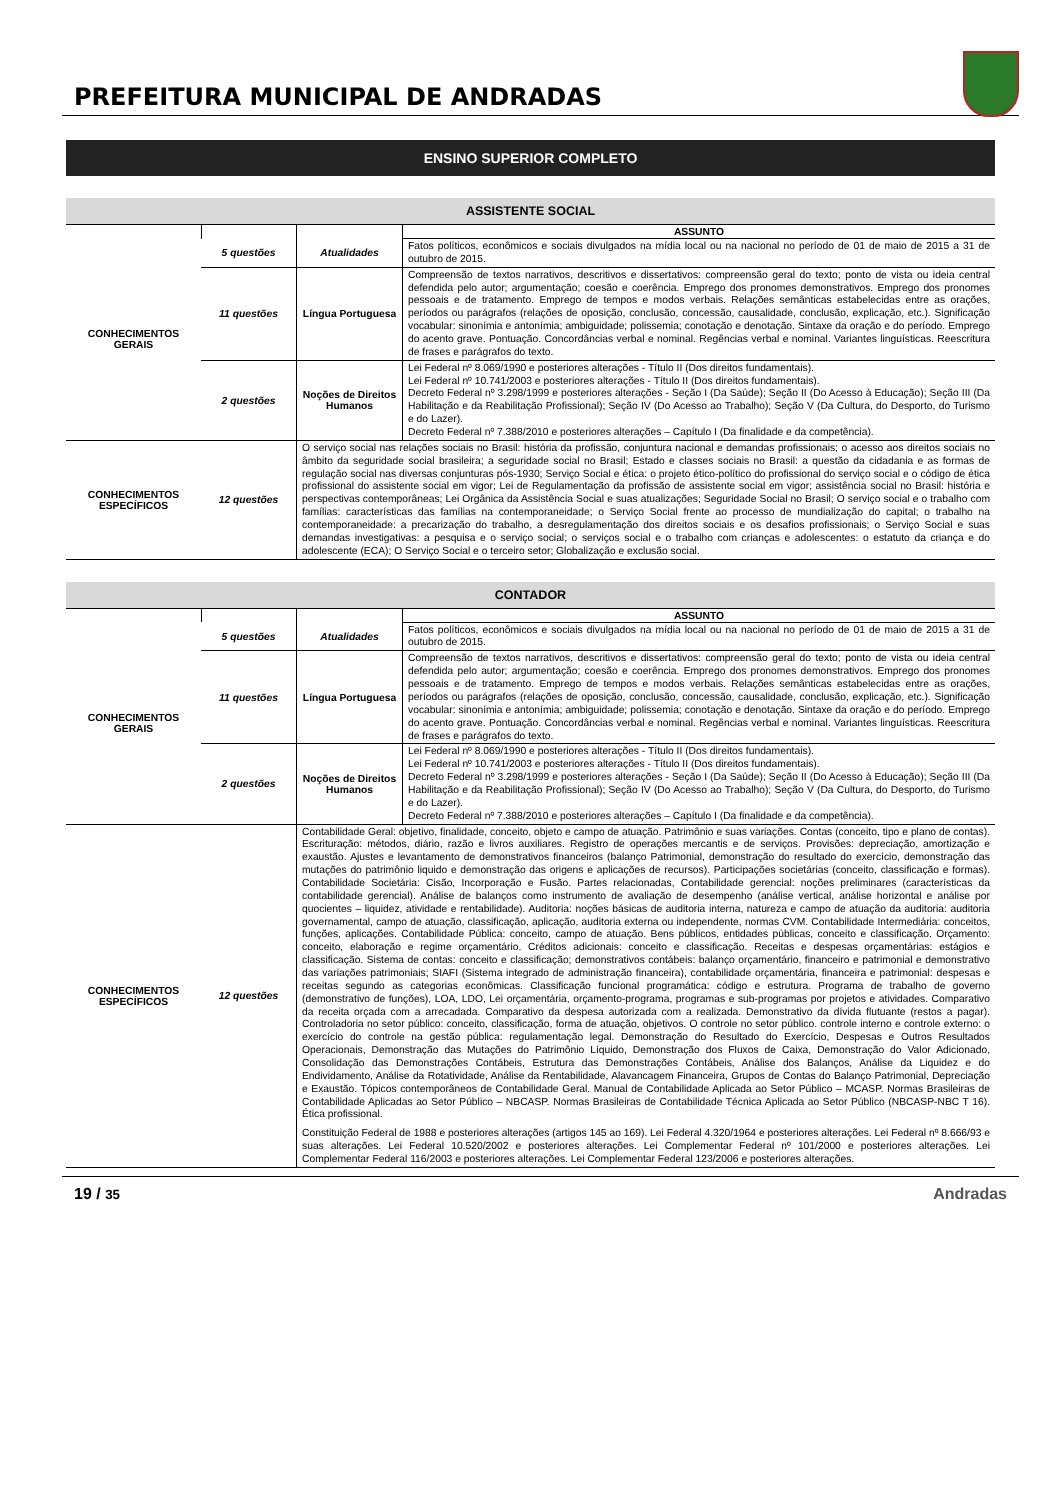PREFEITURA MUNICIPAL DE ANDRADAS
ENSINO SUPERIOR COMPLETO
| ASSISTENTE SOCIAL | | | |
| | | | ASSUNTO |
| CONHECIMENTOS GERAIS | 5 questões | Atualidades | Fatos políticos, econômicos e sociais divulgados na mídia local ou na nacional no período de 01 de maio de 2015 a 31 de outubro de 2015. |
| | 11 questões | Língua Portuguesa | Compreensão de textos narrativos, descritivos e dissertativos: compreensão geral do texto; ponto de vista ou ideia central defendida pelo autor; argumentação; coesão e coerência. Emprego dos pronomes demonstrativos. Emprego dos pronomes pessoais e de tratamento. Emprego de tempos e modos verbais. Relações semânticas estabelecidas entre as orações, períodos ou parágrafos (relações de oposição, conclusão, concessão, causalidade, conclusão, explicação, etc.). Significação vocabular: sinonímia e antonímia; ambiguidade; polissemia; conotação e denotação. Sintaxe da oração e do período. Emprego do acento grave. Pontuação. Concordâncias verbal e nominal. Regências verbal e nominal. Variantes linguísticas. Reescritura de frases e parágrafos do texto. |
| | 2 questões | Noções de Direitos Humanos | Lei Federal nº 8.069/1990 e posteriores alterações - Título II (Dos direitos fundamentais). Lei Federal nº 10.741/2003 e posteriores alterações - Título II (Dos direitos fundamentais). Decreto Federal nº 3.298/1999 e posteriores alterações - Seção I (Da Saúde); Seção II (Do Acesso à Educação); Seção III (Da Habilitação e da Reabilitação Profissional); Seção IV (Do Acesso ao Trabalho); Seção V (Da Cultura, do Desporto, do Turismo e do Lazer). Decreto Federal nº 7.388/2010 e posteriores alterações – Capítulo I (Da finalidade e da competência). |
| CONHECIMENTOS ESPECÍFICOS | 12 questões | O serviço social nas relações sociais no Brasil: história da profissão, conjuntura nacional e demandas profissionais; o acesso aos direitos sociais no âmbito da seguridade social brasileira; a seguridade social no Brasil; Estado e classes sociais no Brasil: a questão da cidadania e as formas de regulação social nas diversas conjunturas pós-1930; Serviço Social e ética: o projeto ético-político do profissional do serviço social e o código de ética profissional do assistente social em vigor; Lei de Regulamentação da profissão de assistente social em vigor; assistência social no Brasil: história e perspectivas contemporâneas; Lei Orgânica da Assistência Social e suas atualizações; Seguridade Social no Brasil; O serviço social e o trabalho com famílias: características das famílias na contemporaneidade; o Serviço Social frente ao processo de mundialização do capital; o trabalho na contemporaneidade: a precarização do trabalho, a desregulamentação dos direitos sociais e os desafios profissionais; o Serviço Social e suas demandas investigativas: a pesquisa e o serviço social; o serviços social e o trabalho com crianças e adolescentes: o estatuto da criança e do adolescente (ECA); O Serviço Social e o terceiro setor; Globalização e exclusão social. | |
| CONTADOR | | | |
| | | | ASSUNTO |
| CONHECIMENTOS GERAIS | 5 questões | Atualidades | Fatos políticos, econômicos e sociais divulgados na mídia local ou na nacional no período de 01 de maio de 2015 a 31 de outubro de 2015. |
| | 11 questões | Língua Portuguesa | Compreensão de textos narrativos, descritivos e dissertativos: compreensão geral do texto; ponto de vista ou ideia central defendida pelo autor; argumentação; coesão e coerência. Emprego dos pronomes demonstrativos. Emprego dos pronomes pessoais e de tratamento. Emprego de tempos e modos verbais. Relações semânticas estabelecidas entre as orações, períodos ou parágrafos (relações de oposição, conclusão, concessão, causalidade, conclusão, explicação, etc.). Significação vocabular: sinonímia e antonímia; ambiguidade; polissemia; conotação e denotação. Sintaxe da oração e do período. Emprego do acento grave. Pontuação. Concordâncias verbal e nominal. Regências verbal e nominal. Variantes linguísticas. Reescritura de frases e parágrafos do texto. |
| | 2 questões | Noções de Direitos Humanos | Lei Federal nº 8.069/1990 e posteriores alterações - Título II (Dos direitos fundamentais). Lei Federal nº 10.741/2003 e posteriores alterações - Título II (Dos direitos fundamentais). Decreto Federal nº 3.298/1999 e posteriores alterações - Seção I (Da Saúde); Seção II (Do Acesso à Educação); Seção III (Da Habilitação e da Reabilitação Profissional); Seção IV (Do Acesso ao Trabalho); Seção V (Da Cultura, do Desporto, do Turismo e do Lazer). Decreto Federal nº 7.388/2010 e posteriores alterações – Capítulo I (Da finalidade e da competência). |
| CONHECIMENTOS ESPECÍFICOS | 12 questões | Contabilidade Geral: objetivo, finalidade, conceito, objeto e campo de atuação. Patrimônio e suas variações. Contas (conceito, tipo e plano de contas). Escrituração: métodos, diário, razão e livros auxiliares. Registro de operações mercantis e de serviços. Provisões: depreciação, amortização e exaustão. Ajustes e levantamento de demonstrativos financeiros (balanço Patrimonial, demonstração do resultado do exercício, demonstração das mutações do patrimônio liquido e demonstração das origens e aplicações de recursos). Participações societárias (conceito, classificação e formas). Contabilidade Societária: Cisão, Incorporação e Fusão. Partes relacionadas, Contabilidade gerencial: noções preliminares (características da contabilidade gerencial). Análise de balanços como instrumento de avaliação de desempenho (análise vertical, análise horizontal e análise por quocientes – liquidez, atividade e rentabilidade). Auditoria: noções básicas de auditoria interna, natureza e campo de atuação da auditoria: auditoria governamental, campo de atuação, classificação, aplicação, auditoria externa ou independente, normas CVM. Contabilidade Intermediária: conceitos, funções, aplicações. Contabilidade Pública: conceito, campo de atuação. Bens públicos, entidades públicas, conceito e classificação. Orçamento: conceito, elaboração e regime orçamentário. Créditos adicionais: conceito e classificação. Receitas e despesas orçamentárias: estágios e classificação. Sistema de contas: conceito e classificação; demonstrativos contábeis: balanço orçamentário, financeiro e patrimonial e demonstrativo das variações patrimoniais; SIAFI (Sistema integrado de administração financeira), contabilidade orçamentária, financeira e patrimonial: despesas e receitas segundo as categorias econômicas. Classificação funcional programática: código e estrutura. Programa de trabalho de governo (demonstrativo de funções), LOA, LDO, Lei orçamentária, orçamento-programa, programas e sub-programas por projetos e atividades. Comparativo da receita orçada com a arrecadada. Comparativo da despesa autorizada com a realizada. Demonstrativo da dívida flutuante (restos a pagar). Controladoria no setor público: conceito, classificação, forma de atuação, objetivos. O controle no setor público. controle interno e controle externo: o exercício do controle na gestão pública: regulamentação legal. Demonstração do Resultado do Exercício, Despesas e Outros Resultados Operacionais, Demonstração das Mutações do Patrimônio Líquido, Demonstração dos Fluxos de Caixa, Demonstração do Valor Adicionado, Consolidação das Demonstrações Contábeis, Estrutura das Demonstrações Contábeis, Análise dos Balanços, Análise da Liquidez e do Endividamento, Análise da Rotatividade, Análise da Rentabilidade, Alavancagem Financeira, Grupos de Contas do Balanço Patrimonial, Depreciação e Exaustão. Tópicos contemporâneos de Contabilidade Geral. Manual de Contabilidade Aplicada ao Setor Público – MCASP. Normas Brasileiras de Contabilidade Aplicadas ao Setor Público – NBCASP. Normas Brasileiras de Contabilidade Técnica Aplicada ao Setor Público (NBCASP-NBC T 16). Ética profissional. Constituição Federal de 1988 e posteriores alterações (artigos 145 ao 169). Lei Federal 4.320/1964 e posteriores alterações. Lei Federal nº 8.666/93 e suas alterações. Lei Federal 10.520/2002 e posteriores alterações. Lei Complementar Federal nº 101/2000 e posteriores alterações. Lei Complementar Federal 116/2003 e posteriores alterações. Lei Complementar Federal 123/2006 e posteriores alterações. | |
19 / 35 Andradas